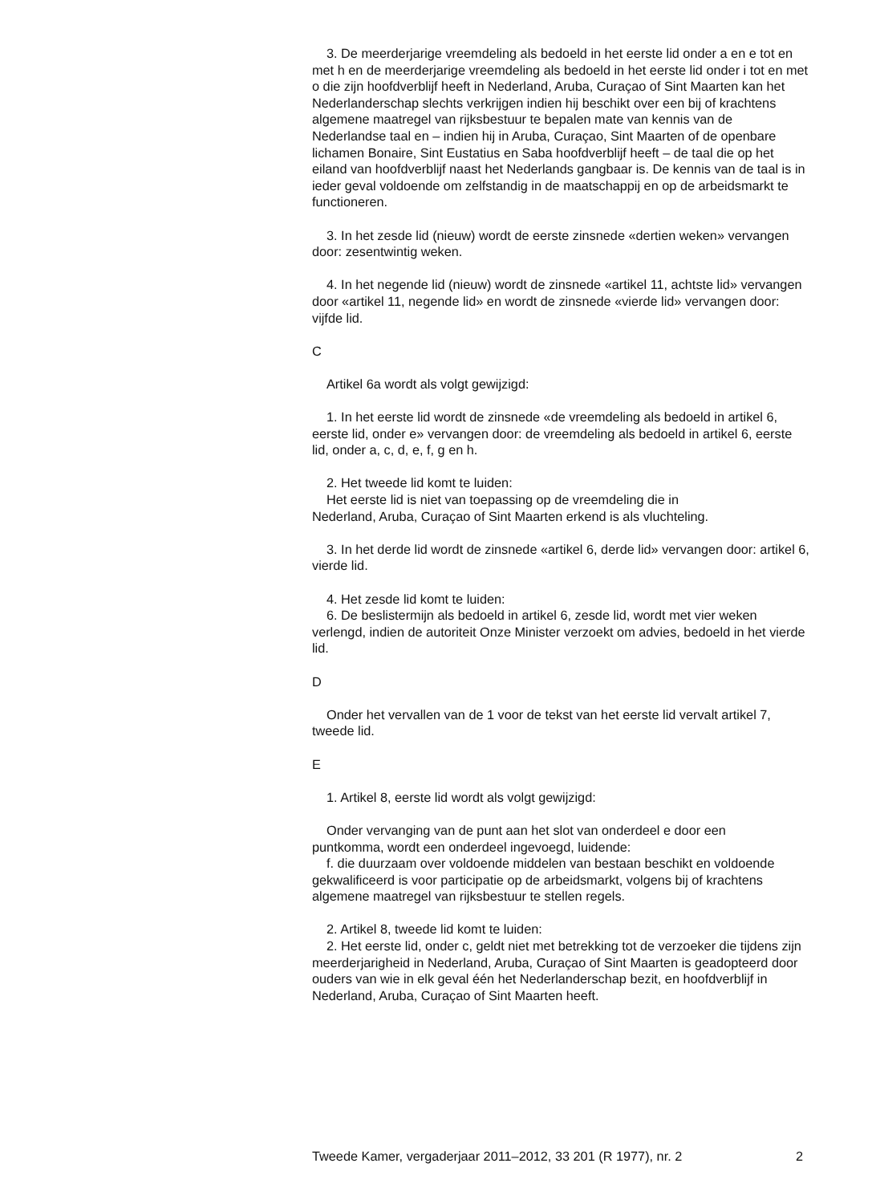3. De meerderjarige vreemdeling als bedoeld in het eerste lid onder a en e tot en met h en de meerderjarige vreemdeling als bedoeld in het eerste lid onder i tot en met o die zijn hoofdverblijf heeft in Nederland, Aruba, Curaçao of Sint Maarten kan het Nederlanderschap slechts verkrijgen indien hij beschikt over een bij of krachtens algemene maatregel van rijksbestuur te bepalen mate van kennis van de Nederlandse taal en – indien hij in Aruba, Curaçao, Sint Maarten of de openbare lichamen Bonaire, Sint Eustatius en Saba hoofdverblijf heeft – de taal die op het eiland van hoofdverblijf naast het Nederlands gangbaar is. De kennis van de taal is in ieder geval voldoende om zelfstandig in de maatschappij en op de arbeidsmarkt te functioneren.
3. In het zesde lid (nieuw) wordt de eerste zinsnede «dertien weken» vervangen door: zesentwintig weken.
4. In het negende lid (nieuw) wordt de zinsnede «artikel 11, achtste lid» vervangen door «artikel 11, negende lid» en wordt de zinsnede «vierde lid» vervangen door: vijfde lid.
C
Artikel 6a wordt als volgt gewijzigd:
1. In het eerste lid wordt de zinsnede «de vreemdeling als bedoeld in artikel 6, eerste lid, onder e» vervangen door: de vreemdeling als bedoeld in artikel 6, eerste lid, onder a, c, d, e, f, g en h.
2. Het tweede lid komt te luiden:
Het eerste lid is niet van toepassing op de vreemdeling die in
Nederland, Aruba, Curaçao of Sint Maarten erkend is als vluchteling.
3. In het derde lid wordt de zinsnede «artikel 6, derde lid» vervangen door: artikel 6, vierde lid.
4. Het zesde lid komt te luiden:
6. De beslistermijn als bedoeld in artikel 6, zesde lid, wordt met vier weken verlengd, indien de autoriteit Onze Minister verzoekt om advies, bedoeld in het vierde lid.
D
Onder het vervallen van de 1 voor de tekst van het eerste lid vervalt artikel 7, tweede lid.
E
1. Artikel 8, eerste lid wordt als volgt gewijzigd:
Onder vervanging van de punt aan het slot van onderdeel e door een
puntkomma, wordt een onderdeel ingevoegd, luidende:
f. die duurzaam over voldoende middelen van bestaan beschikt en voldoende gekwalificeerd is voor participatie op de arbeidsmarkt, volgens bij of krachtens algemene maatregel van rijksbestuur te stellen regels.
2. Artikel 8, tweede lid komt te luiden:
2. Het eerste lid, onder c, geldt niet met betrekking tot de verzoeker die tijdens zijn meerderjarigheid in Nederland, Aruba, Curaçao of Sint Maarten is geadopteerd door ouders van wie in elk geval één het Nederlanderschap bezit, en hoofdverblijf in Nederland, Aruba, Curaçao of Sint Maarten heeft.
Tweede Kamer, vergaderjaar 2011–2012, 33 201 (R 1977), nr. 2 2